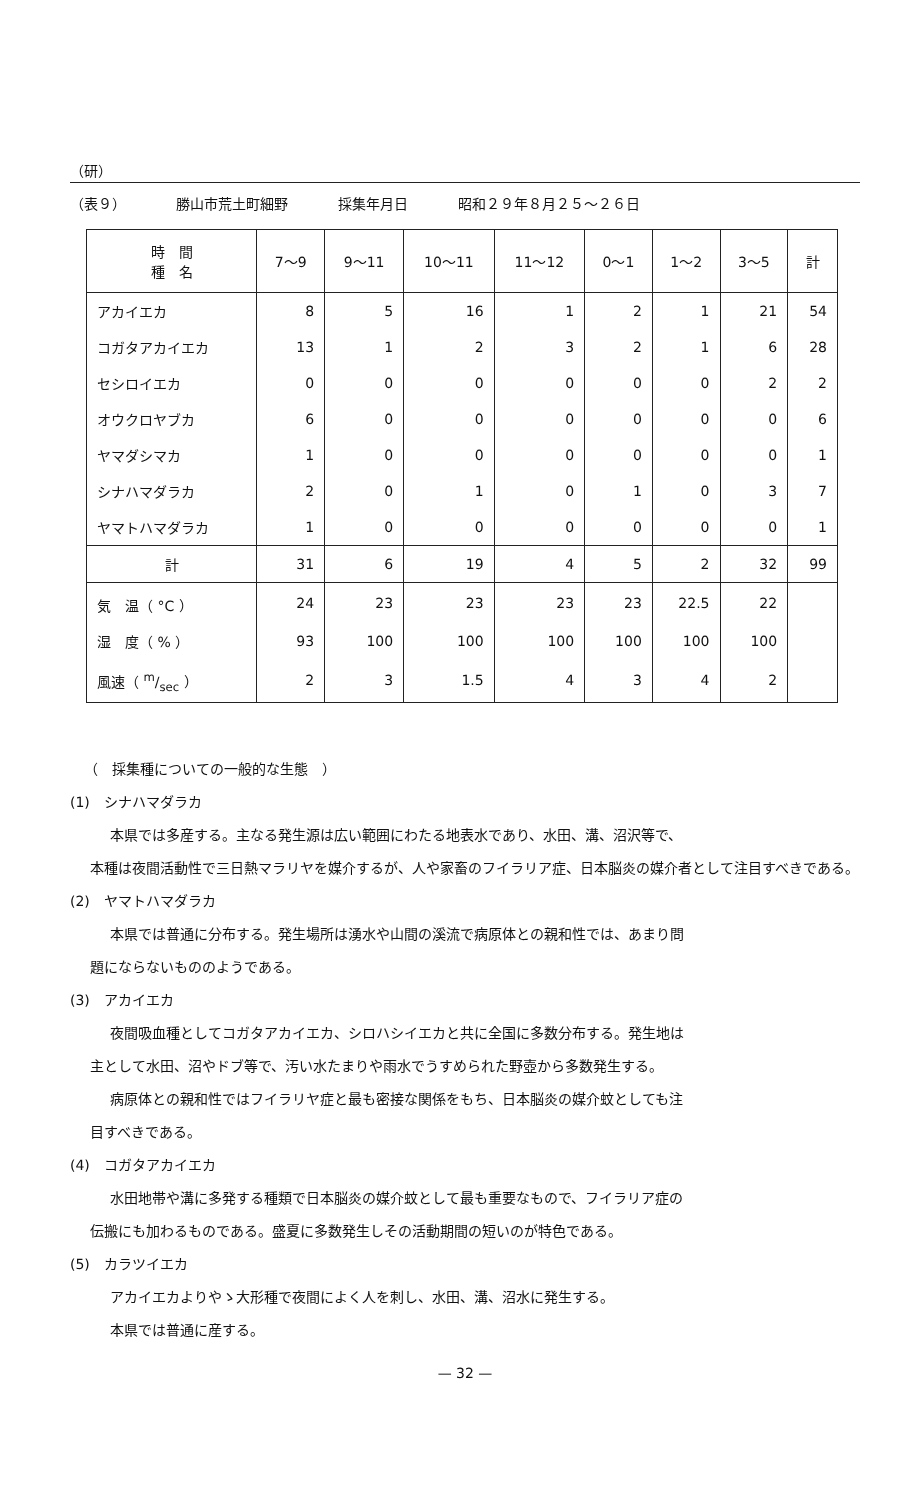（研）
（表９） 勝山市荒土町細野 採集年月日 昭和２９年８月２５〜２６日
| 時 間 種 名 | 7〜9 | 9〜11 | 10〜11 | 11〜12 | 0〜1 | 1〜2 | 3〜5 | 計 |
| --- | --- | --- | --- | --- | --- | --- | --- | --- |
| アカイエカ | 8 | 5 | 16 | 1 | 2 | 1 | 21 | 54 |
| コガタアカイエカ | 13 | 1 | 2 | 3 | 2 | 1 | 6 | 28 |
| セシロイエカ | 0 | 0 | 0 | 0 | 0 | 0 | 2 | 2 |
| オウクロヤブカ | 6 | 0 | 0 | 0 | 0 | 0 | 0 | 6 |
| ヤマダシマカ | 1 | 0 | 0 | 0 | 0 | 0 | 0 | 1 |
| シナハマダラカ | 2 | 0 | 1 | 0 | 1 | 0 | 3 | 7 |
| ヤマトハマダラカ | 1 | 0 | 0 | 0 | 0 | 0 | 0 | 1 |
| 計 | 31 | 6 | 19 | 4 | 5 | 2 | 32 | 99 |
| 気 温（ °C ） | 24 | 23 | 23 | 23 | 23 | 22.5 | 22 | |
| 湿 度（ % ） | 93 | 100 | 100 | 100 | 100 | 100 | 100 | |
| 風速（ m/sec ） | 2 | 3 | 1.5 | 4 | 3 | 4 | 2 | |
（　採集種についての一般的な生態　）
(1)　シナハマダラカ
本県では多産する。主なる発生源は広い範囲にわたる地表水であり、水田、溝、沼沢等で、
本種は夜間活動性で三日熱マラリヤを媒介するが、人や家畜のフイラリア症、日本脳炎の媒介者として注目すべきである。
(2)　ヤマトハマダラカ
本県では普通に分布する。発生場所は湧水や山間の溪流で病原体との親和性では、あまり問
題にならないもののようである。
(3)　アカイエカ
夜間吸血種としてコガタアカイエカ、シロハシイエカと共に全国に多数分布する。発生地は
主として水田、沼やドブ等で、汚い水たまりや雨水でうすめられた野壺から多数発生する。
病原体との親和性ではフイラリヤ症と最も密接な関係をもち、日本脳炎の媒介蚊としても注
目すべきである。
(4)　コガタアカイエカ
水田地帯や溝に多発する種類で日本脳炎の媒介蚊として最も重要なもので、フイラリア症の
伝搬にも加わるものである。盛夏に多数発生しその活動期間の短いのが特色である。
(5)　カラツイエカ
アカイエカよりやゝ大形種で夜間によく人を刺し、水田、溝、沼水に発生する。
本県では普通に産する。
— 32 —